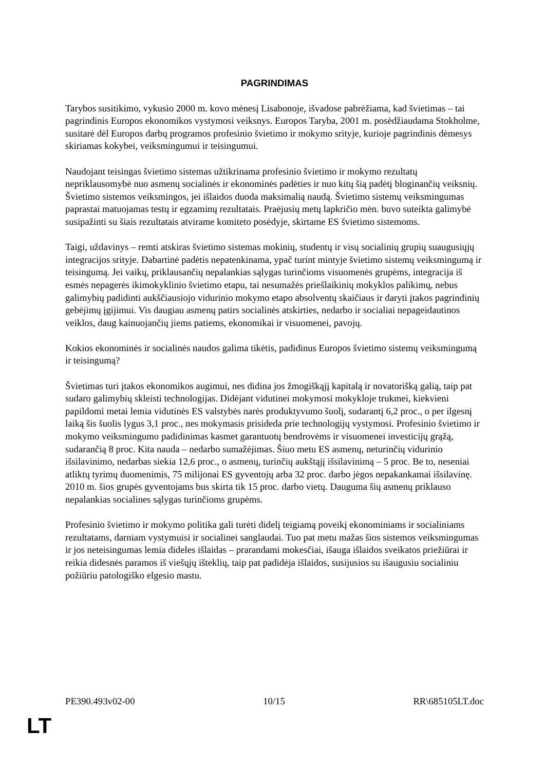PAGRINDIMAS
Tarybos susitikimo, vykusio 2000 m. kovo mėnesį Lisabonoje, išvadose pabrėžiama, kad švietimas – tai pagrindinis Europos ekonomikos vystymosi veiksnys. Europos Taryba, 2001 m. posėdžiaudama Stokholme, susitarė dėl Europos darbų programos profesinio švietimo ir mokymo srityje, kurioje pagrindinis dėmesys skiriamas kokybei, veiksmingumui ir teisingumui.
Naudojant teisingas švietimo sistemas užtikrinama profesinio švietimo ir mokymo rezultatų nepriklausomybė nuo asmenų socialinės ir ekonominės padėties ir nuo kitų šią padėtį bloginančių veiksnių. Švietimo sistemos veiksmingos, jei išlaidos duoda maksimalią naudą. Švietimo sistemų veiksmingumas paprastai matuojamas testų ir egzaminų rezultatais. Praėjusių metų lapkričio mėn. buvo suteikta galimybė susipažinti su šiais rezultatais atvirame komiteto posėdyje, skirtame ES švietimo sistemoms.
Taigi, uždavinys – remti atskiras švietimo sistemas mokinių, studentų ir visų socialinių grupių suaugusiųjų integracijos srityje. Dabartinė padėtis nepatenkinama, ypač turint mintyje švietimo sistemų veiksmingumą ir teisingumą. Jei vaikų, priklausančių nepalankias sąlygas turinčioms visuomenės grupėms, integracija iš esmės nepagerės ikimokyklinio švietimo etapu, tai nesumažės priešlaikinių mokyklos palikimų, nebus galimybių padidinti aukščiausiojo vidurinio mokymo etapo absolventų skaičiaus ir daryti įtakos pagrindinių gebėjimų įgijimui. Vis daugiau asmenų patirs socialinės atskirties, nedarbo ir socialiai nepageidautinos veiklos, daug kainuojančių jiems patiems, ekonomikai ir visuomenei, pavojų.
Kokios ekonominės ir socialinės naudos galima tikėtis, padidinus Europos švietimo sistemų veiksmingumą ir teisingumą?
Švietimas turi įtakos ekonomikos augimui, nes didina jos žmogiškąjį kapitalą ir novatorišką galią, taip pat sudaro galimybių skleisti technologijas. Didėjant vidutinei mokymosi mokykloje trukmei, kiekvieni papildomi metai lemia vidutinės ES valstybės narės produktyvumo šuolį, sudarantį 6,2 proc., o per ilgesnį laiką šis šuolis lygus 3,1 proc., nes mokymasis prisideda prie technologijų vystymosi. Profesinio švietimo ir mokymo veiksmingumo padidinimas kasmet garantuotų bendrovėms ir visuomenei investicijų grąžą, sudarančią 8 proc. Kita nauda – nedarbo sumažėjimas. Šiuo metu ES asmenų, neturinčių vidurinio išsilavinimo, nedarbas siekia 12,6 proc., o asmenų, turinčių aukštąjį išsilavinimą – 5 proc. Be to, neseniai atliktų tyrimų duomenimis, 75 milijonai ES gyventojų arba 32 proc. darbo jėgos nepakankamai išsilavinę. 2010 m. šios grupės gyventojams bus skirta tik 15 proc. darbo vietų. Dauguma šių asmenų priklauso nepalankias socialines sąlygas turinčioms grupėms.
Profesinio švietimo ir mokymo politika gali turėti didelį teigiamą poveikį ekonominiams ir socialiniams rezultatams, darniam vystymuisi ir socialinei sanglaudai. Tuo pat metu mažas šios sistemos veiksmingumas ir jos neteisingumas lemia dideles išlaidas – prarandami mokesčiai, išauga išlaidos sveikatos priežiūrai ir reikia didesnės paramos iš viešųjų išteklių, taip pat padidėja išlaidos, susijusios su išaugusiu socialiniu požiūriu patologiško elgesio mastu.
PE390.493v02-00 10/15 RR\685105LT.doc
LT